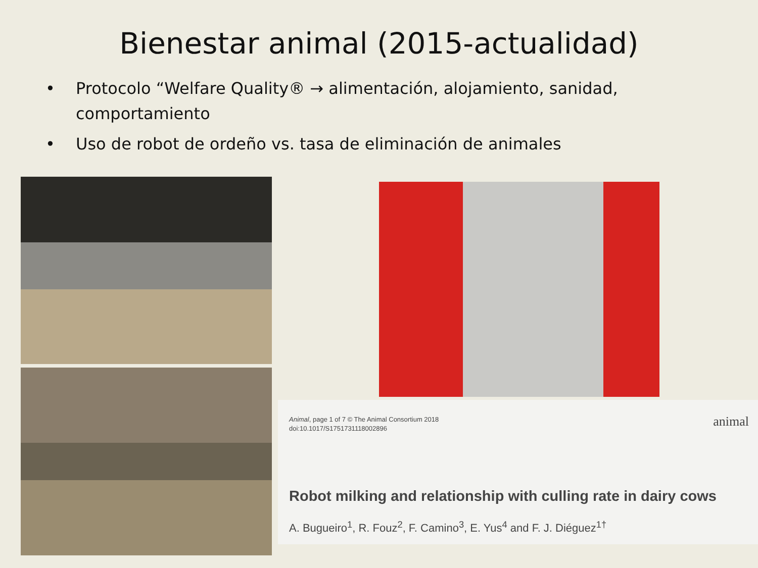Bienestar animal (2015-actualidad)
• Protocolo “Welfare Quality® → alimentación, alojamiento, sanidad, comportamiento
• Uso de robot de ordeño vs. tasa de eliminación de animales
Animal, page 1 of 7 © The Animal Consortium 2018
doi:10.1017/S1751731118002896
animal
Robot milking and relationship with culling rate in dairy cows
A. Bugueiro<sup>1</sup>, R. Fouz<sup>2</sup>, F. Camino<sup>3</sup>, E. Yus<sup>4</sup> and F. J. Diéguez<sup>1†</sup>